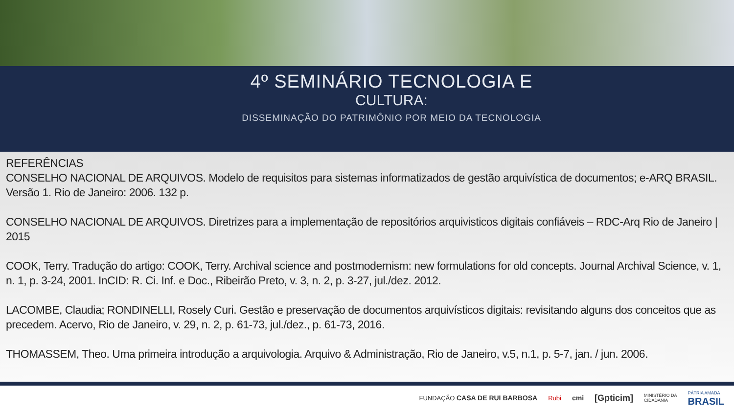4º SEMINÁRIO TECNOLOGIA E
CULTURA:
DISSEMINAÇÃO DO PATRIMÔNIO POR MEIO DA TECNOLOGIA
REFERÊNCIAS
CONSELHO NACIONAL DE ARQUIVOS. Modelo de requisitos para sistemas informatizados de gestão arquivística de documentos; e-ARQ BRASIL. Versão 1. Rio de Janeiro: 2006. 132 p.
CONSELHO NACIONAL DE ARQUIVOS. Diretrizes para a implementação de repositórios arquivisticos digitais confiáveis – RDC-Arq Rio de Janeiro | 2015
COOK, Terry. Tradução do artigo: COOK, Terry. Archival science and postmodernism: new formulations for old concepts. Journal Archival Science, v. 1, n. 1, p. 3-24, 2001. InCID: R. Ci. Inf. e Doc., Ribeirão Preto, v. 3, n. 2, p. 3-27, jul./dez. 2012.
LACOMBE, Claudia; RONDINELLI, Rosely Curi. Gestão e preservação de documentos arquivísticos digitais: revisitando alguns dos conceitos que as precedem. Acervo, Rio de Janeiro, v. 29, n. 2, p. 61-73, jul./dez., p. 61-73, 2016.
THOMASSEM, Theo. Uma primeira introdução a arquivologia. Arquivo & Administração, Rio de Janeiro, v.5, n.1, p. 5-7, jan. / jun. 2006.
FUNDAÇÃO CASA DE RUI BARBOSA Rubi cmi [Gpticim] MINISTÉRIO DA
CIDADANIA PÁTRIA AMADA
BRASIL